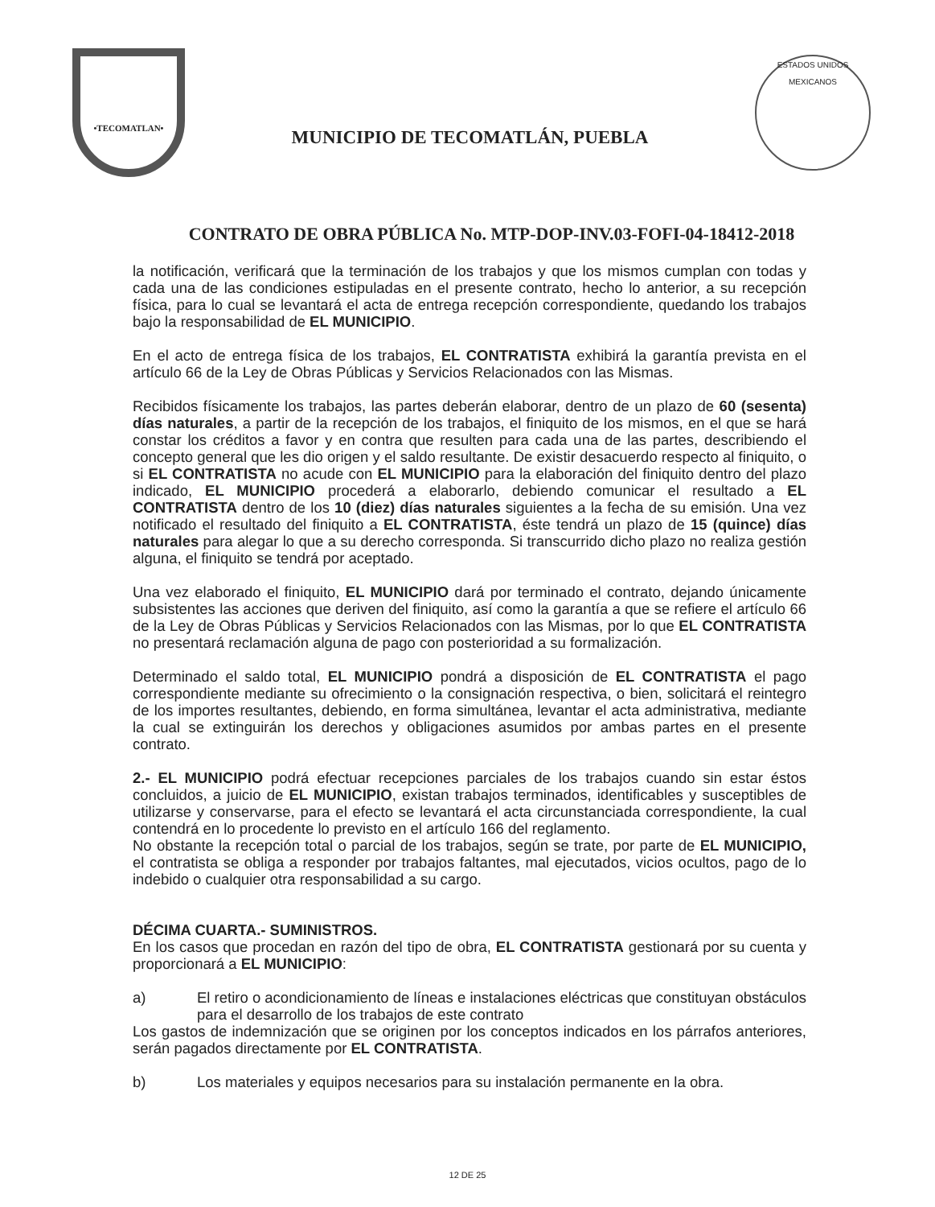•TECOMATLAN•
MUNICIPIO DE TECOMATLÁN, PUEBLA
ESTADOS UNIDOS MEXICANOS
CONTRATO DE OBRA PÚBLICA No. MTP-DOP-INV.03-FOFI-04-18412-2018
la notificación, verificará que la terminación de los trabajos y que los mismos cumplan con todas y cada una de las condiciones estipuladas en el presente contrato, hecho lo anterior, a su recepción física, para lo cual se levantará el acta de entrega recepción correspondiente, quedando los trabajos bajo la responsabilidad de EL MUNICIPIO.
En el acto de entrega física de los trabajos, EL CONTRATISTA exhibirá la garantía prevista en el artículo 66 de la Ley de Obras Públicas y Servicios Relacionados con las Mismas.
Recibidos físicamente los trabajos, las partes deberán elaborar, dentro de un plazo de 60 (sesenta) días naturales, a partir de la recepción de los trabajos, el finiquito de los mismos, en el que se hará constar los créditos a favor y en contra que resulten para cada una de las partes, describiendo el concepto general que les dio origen y el saldo resultante. De existir desacuerdo respecto al finiquito, o si EL CONTRATISTA no acude con EL MUNICIPIO para la elaboración del finiquito dentro del plazo indicado, EL MUNICIPIO procederá a elaborarlo, debiendo comunicar el resultado a EL CONTRATISTA dentro de los 10 (diez) días naturales siguientes a la fecha de su emisión. Una vez notificado el resultado del finiquito a EL CONTRATISTA, éste tendrá un plazo de 15 (quince) días naturales para alegar lo que a su derecho corresponda. Si transcurrido dicho plazo no realiza gestión alguna, el finiquito se tendrá por aceptado.
Una vez elaborado el finiquito, EL MUNICIPIO dará por terminado el contrato, dejando únicamente subsistentes las acciones que deriven del finiquito, así como la garantía a que se refiere el artículo 66 de la Ley de Obras Públicas y Servicios Relacionados con las Mismas, por lo que EL CONTRATISTA no presentará reclamación alguna de pago con posterioridad a su formalización.
Determinado el saldo total, EL MUNICIPIO pondrá a disposición de EL CONTRATISTA el pago correspondiente mediante su ofrecimiento o la consignación respectiva, o bien, solicitará el reintegro de los importes resultantes, debiendo, en forma simultánea, levantar el acta administrativa, mediante la cual se extinguirán los derechos y obligaciones asumidos por ambas partes en el presente contrato.
2.- EL MUNICIPIO podrá efectuar recepciones parciales de los trabajos cuando sin estar éstos concluidos, a juicio de EL MUNICIPIO, existan trabajos terminados, identificables y susceptibles de utilizarse y conservarse, para el efecto se levantará el acta circunstanciada correspondiente, la cual contendrá en lo procedente lo previsto en el artículo 166 del reglamento.
No obstante la recepción total o parcial de los trabajos, según se trate, por parte de EL MUNICIPIO, el contratista se obliga a responder por trabajos faltantes, mal ejecutados, vicios ocultos, pago de lo indebido o cualquier otra responsabilidad a su cargo.
DÉCIMA CUARTA.- SUMINISTROS.
En los casos que procedan en razón del tipo de obra, EL CONTRATISTA gestionará por su cuenta y proporcionará a EL MUNICIPIO:
a) El retiro o acondicionamiento de líneas e instalaciones eléctricas que constituyan obstáculos para el desarrollo de los trabajos de este contrato
Los gastos de indemnización que se originen por los conceptos indicados en los párrafos anteriores, serán pagados directamente por EL CONTRATISTA.
b) Los materiales y equipos necesarios para su instalación permanente en la obra.
12 DE 25